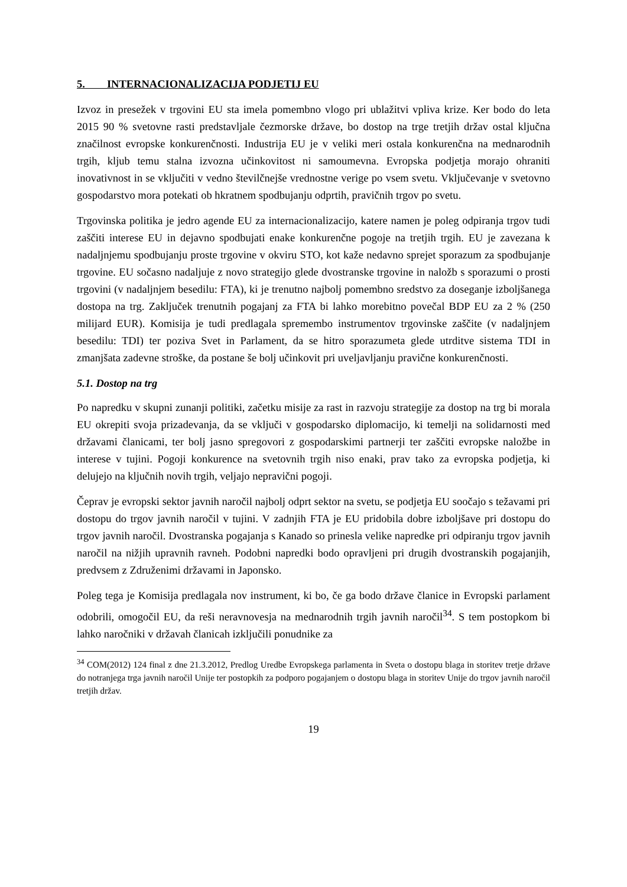5. INTERNACIONALIZACIJA PODJETIJ EU
Izvoz in presežek v trgovini EU sta imela pomembno vlogo pri ublažitvi vpliva krize. Ker bodo do leta 2015 90 % svetovne rasti predstavljale čezmorske države, bo dostop na trge tretjih držav ostal ključna značilnost evropske konkurenčnosti. Industrija EU je v veliki meri ostala konkurenčna na mednarodnih trgih, kljub temu stalna izvozna učinkovitost ni samoumevna. Evropska podjetja morajo ohraniti inovativnost in se vključiti v vedno številčnejše vrednostne verige po vsem svetu. Vključevanje v svetovno gospodarstvo mora potekati ob hkratnem spodbujanju odprtih, pravičnih trgov po svetu.
Trgovinska politika je jedro agende EU za internacionalizacijo, katere namen je poleg odpiranja trgov tudi zaščiti interese EU in dejavno spodbujati enake konkurenčne pogoje na tretjih trgih. EU je zavezana k nadaljnjemu spodbujanju proste trgovine v okviru STO, kot kaže nedavno sprejet sporazum za spodbujanje trgovine. EU sočasno nadaljuje z novo strategijo glede dvostranske trgovine in naložb s sporazumi o prosti trgovini (v nadaljnjem besedilu: FTA), ki je trenutno najbolj pomembno sredstvo za doseganje izboljšanega dostopa na trg. Zaključek trenutnih pogajanj za FTA bi lahko morebitno povečal BDP EU za 2 % (250 milijard EUR). Komisija je tudi predlagala spremembo instrumentov trgovinske zaščite (v nadaljnjem besedilu: TDI) ter poziva Svet in Parlament, da se hitro sporazumeta glede utrditve sistema TDI in zmanjšata zadevne stroške, da postane še bolj učinkovit pri uveljavljanju pravične konkurenčnosti.
5.1. Dostop na trg
Po napredku v skupni zunanji politiki, začetku misije za rast in razvoju strategije za dostop na trg bi morala EU okrepiti svoja prizadevanja, da se vključi v gospodarsko diplomacijo, ki temelji na solidarnosti med državami članicami, ter bolj jasno spregovori z gospodarskimi partnerji ter zaščiti evropske naložbe in interese v tujini. Pogoji konkurence na svetovnih trgih niso enaki, prav tako za evropska podjetja, ki delujejo na ključnih novih trgih, veljajo nepravični pogoji.
Čeprav je evropski sektor javnih naročil najbolj odprt sektor na svetu, se podjetja EU soočajo s težavami pri dostopu do trgov javnih naročil v tujini. V zadnjih FTA je EU pridobila dobre izboljšave pri dostopu do trgov javnih naročil. Dvostranska pogajanja s Kanado so prinesla velike napredke pri odpiranju trgov javnih naročil na nižjih upravnih ravneh. Podobni napredki bodo opravljeni pri drugih dvostranskih pogajanjih, predvsem z Združenimi državami in Japonsko.
Poleg tega je Komisija predlagala nov instrument, ki bo, če ga bodo države članice in Evropski parlament odobrili, omogočil EU, da reši neravnovesja na mednarodnih trgih javnih naročil<sup>34</sup>. S tem postopkom bi lahko naročniki v državah članicah izključili ponudnike za
<sup>34</sup> COM(2012) 124 final z dne 21.3.2012, Predlog Uredbe Evropskega parlamenta in Sveta o dostopu blaga in storitev tretje države do notranjega trga javnih naročil Unije ter postopkih za podporo pogajanjem o dostopu blaga in storitev Unije do trgov javnih naročil tretjih držav.
19